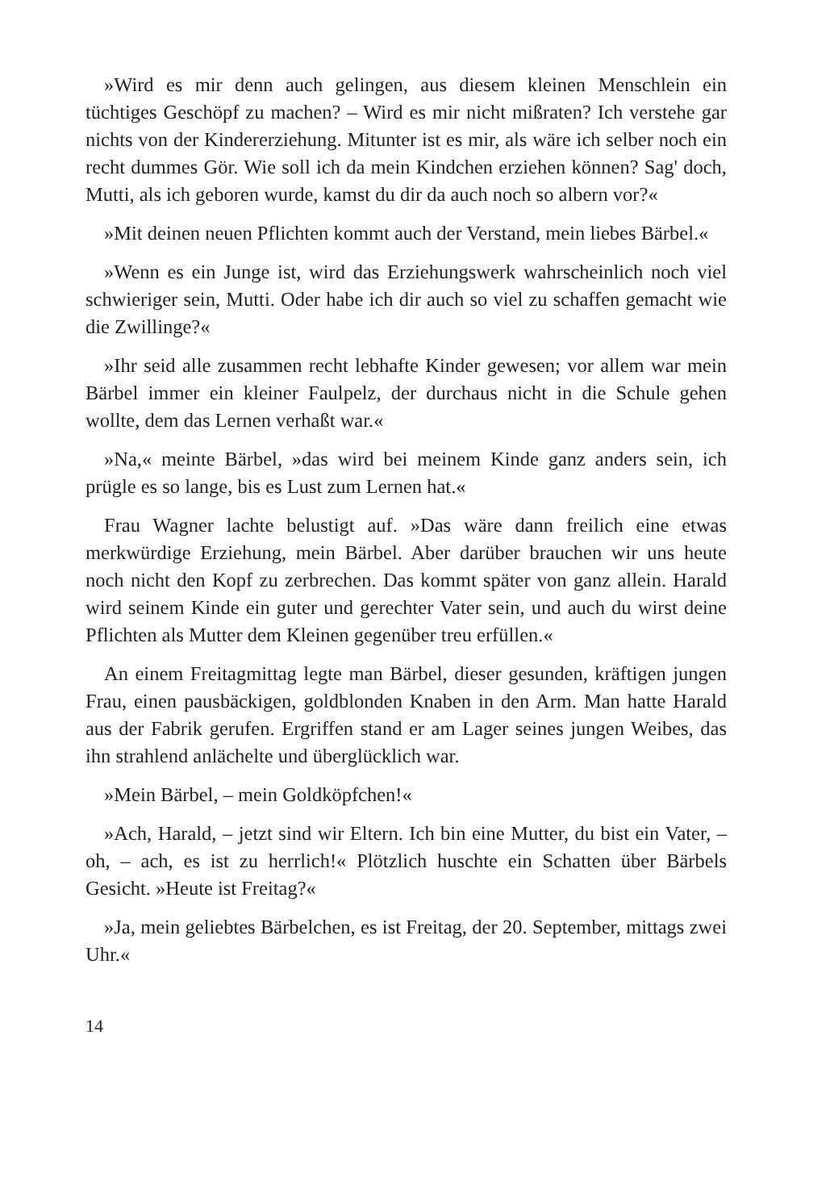»Wird es mir denn auch gelingen, aus diesem kleinen Menschlein ein tüchtiges Geschöpf zu machen? – Wird es mir nicht mißraten? Ich verstehe gar nichts von der Kindererziehung. Mitunter ist es mir, als wäre ich selber noch ein recht dummes Gör. Wie soll ich da mein Kindchen erziehen können? Sag' doch, Mutti, als ich geboren wurde, kamst du dir da auch noch so albern vor?«
»Mit deinen neuen Pflichten kommt auch der Verstand, mein liebes Bärbel.«
»Wenn es ein Junge ist, wird das Erziehungswerk wahrscheinlich noch viel schwieriger sein, Mutti. Oder habe ich dir auch so viel zu schaffen gemacht wie die Zwillinge?«
»Ihr seid alle zusammen recht lebhafte Kinder gewesen; vor allem war mein Bärbel immer ein kleiner Faulpelz, der durchaus nicht in die Schule gehen wollte, dem das Lernen verhaßt war.«
»Na,« meinte Bärbel, »das wird bei meinem Kinde ganz anders sein, ich prügle es so lange, bis es Lust zum Lernen hat.«
Frau Wagner lachte belustigt auf. »Das wäre dann freilich eine etwas merkwürdige Erziehung, mein Bärbel. Aber darüber brauchen wir uns heute noch nicht den Kopf zu zerbrechen. Das kommt später von ganz allein. Harald wird seinem Kinde ein guter und gerechter Vater sein, und auch du wirst deine Pflichten als Mutter dem Kleinen gegenüber treu erfüllen.«
An einem Freitagmittag legte man Bärbel, dieser gesunden, kräftigen jungen Frau, einen pausbäckigen, goldblonden Knaben in den Arm. Man hatte Harald aus der Fabrik gerufen. Ergriffen stand er am Lager seines jungen Weibes, das ihn strahlend anlächelte und überglücklich war.
»Mein Bärbel, – mein Goldköpfchen!«
»Ach, Harald, – jetzt sind wir Eltern. Ich bin eine Mutter, du bist ein Vater, – oh, – ach, es ist zu herrlich!« Plötzlich huschte ein Schatten über Bärbels Gesicht. »Heute ist Freitag?«
»Ja, mein geliebtes Bärbelchen, es ist Freitag, der 20. September, mittags zwei Uhr.«
14